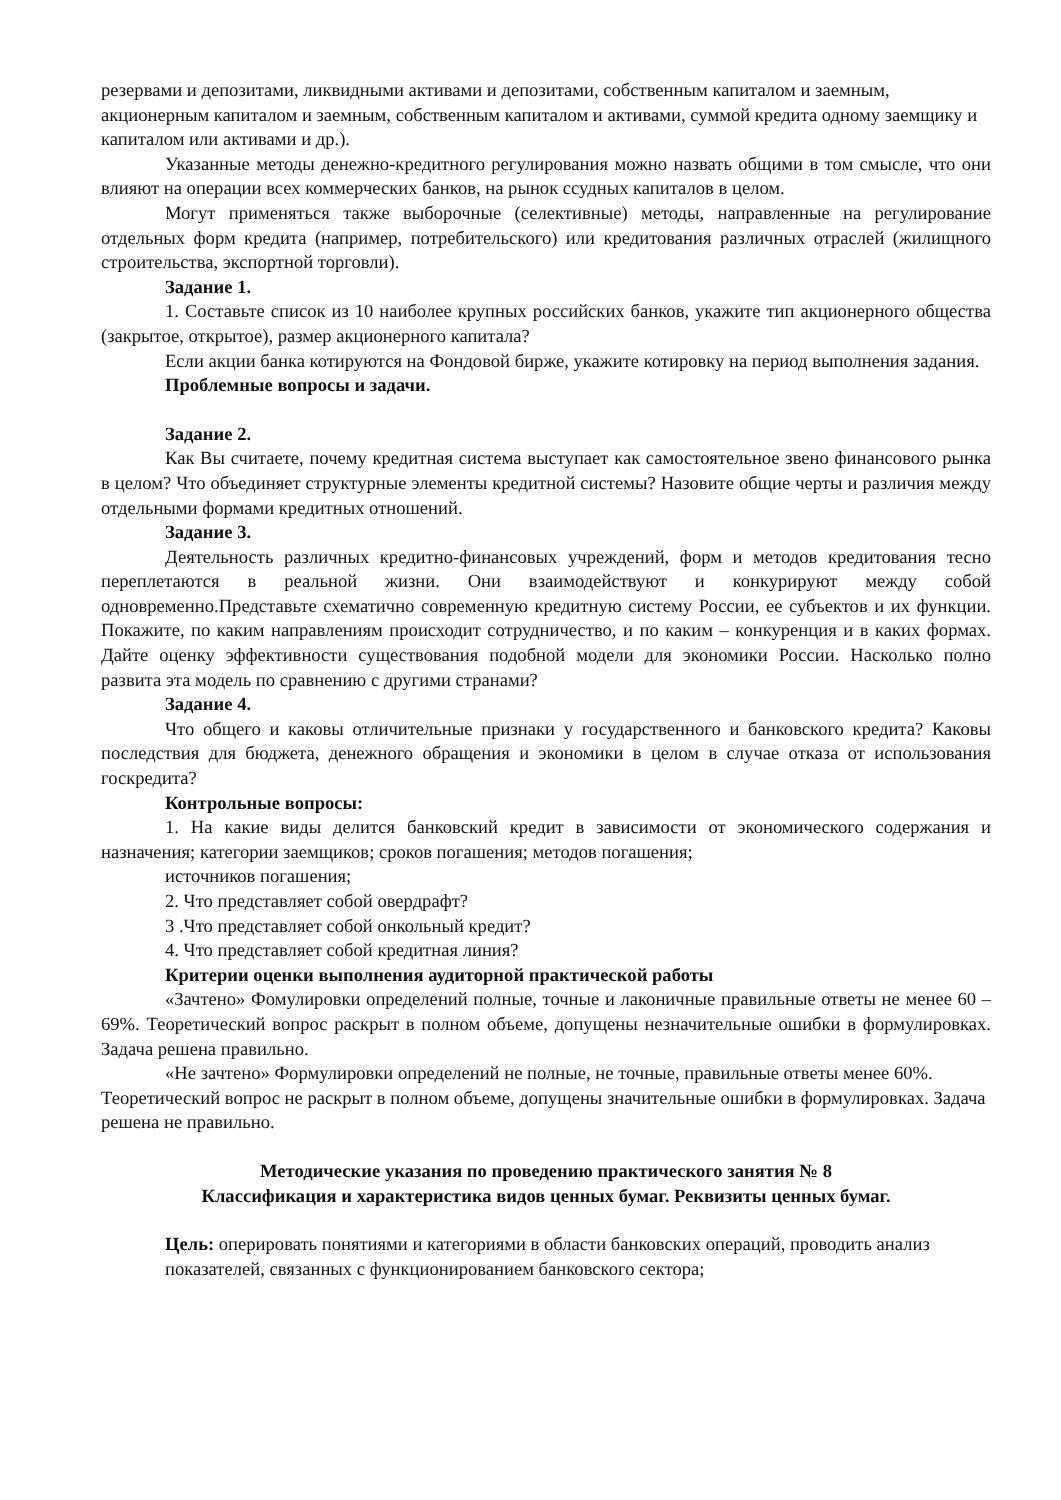резервами и депозитами, ликвидными активами и депозитами, собственным капиталом и заемным, акционерным капиталом и заемным, собственным капиталом и активами, суммой кредита одному заемщику и капиталом или активами и др.).
Указанные методы денежно-кредитного регулирования можно назвать общими в том смысле, что они влияют на операции всех коммерческих банков, на рынок ссудных капиталов в целом.
Могут применяться также выборочные (селективные) методы, направленные на регулирование отдельных форм кредита (например, потребительского) или кредитования различных отраслей (жилищного строительства, экспортной торговли).
Задание 1.
1. Составьте список из 10 наиболее крупных российских банков, укажите тип акционерного общества (закрытое, открытое), размер акционерного капитала?
Если акции банка котируются на Фондовой бирже, укажите котировку на период выполнения задания.
Проблемные вопросы и задачи.
Задание 2.
Как Вы считаете, почему кредитная система выступает как самостоятельное звено финансового рынка в целом? Что объединяет структурные элементы кредитной системы? Назовите общие черты и различия между отдельными формами кредитных отношений.
Задание 3.
Деятельность различных кредитно-финансовых учреждений, форм и методов кредитования тесно переплетаются в реальной жизни. Они взаимодействуют и конкурируют между собой одновременно.Представьте схематично современную кредитную систему России, ее субъектов и их функции. Покажите, по каким направлениям происходит сотрудничество, и по каким – конкуренция и в каких формах. Дайте оценку эффективности существования подобной модели для экономики России. Насколько полно развита эта модель по сравнению с другими странами?
Задание 4.
Что общего и каковы отличительные признаки у государственного и банковского кредита? Каковы последствия для бюджета, денежного обращения и экономики в целом в случае отказа от использования госкредита?
Контрольные вопросы:
1. На какие виды делится банковский кредит в зависимости от экономического содержания и назначения; категории заемщиков; сроков погашения; методов погашения;
источников погашения;
2. Что представляет собой овердрафт?
3 .Что представляет собой онкольный кредит?
4. Что представляет собой кредитная линия?
Критерии оценки выполнения аудиторной практической работы
«Зачтено» Фомулировки определений полные, точные и лаконичные правильные ответы не менее 60 – 69%. Теоретический вопрос раскрыт в полном объеме, допущены незначительные ошибки в формулировках. Задача решена правильно.
«Не зачтено» Формулировки определений не полные, не точные, правильные ответы менее 60%. Теоретический вопрос не раскрыт в полном объеме, допущены значительные ошибки в формулировках. Задача решена не правильно.
Методические указания по проведению практического занятия № 8
Классификация и характеристика видов ценных бумаг. Реквизиты ценных бумаг.
Цель: оперировать понятиями и категориями в области банковских операций, проводить анализ показателей, связанных с функционированием банковского сектора;